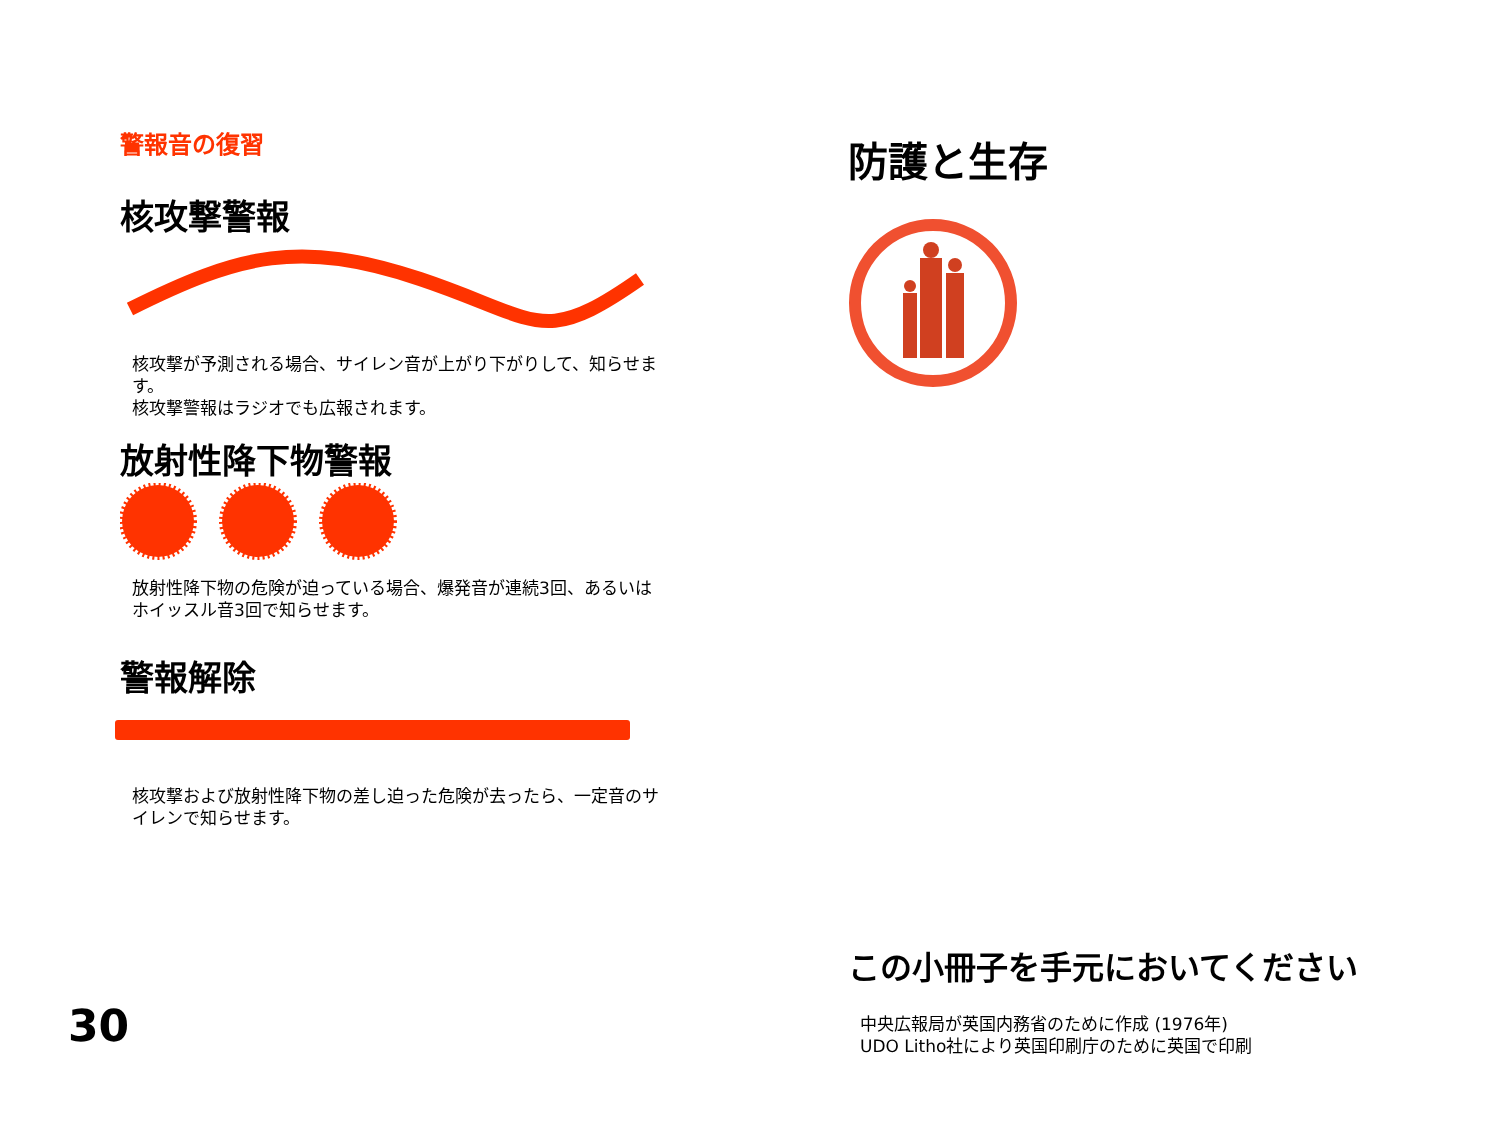警報音の復習
核攻撃警報
核攻撃が予測される場合、サイレン音が上がり下がりして、知らせます。
核攻撃警報はラジオでも広報されます。
放射性降下物警報
放射性降下物の危険が迫っている場合、爆発音が連続3回、あるいはホイッスル音3回で知らせます。
警報解除
核攻撃および放射性降下物の差し迫った危険が去ったら、一定音のサイレンで知らせます。
30
防護と生存
この小冊子を手元においてください
中央広報局が英国内務省のために作成 (1976年)
UDO Litho社により英国印刷庁のために英国で印刷